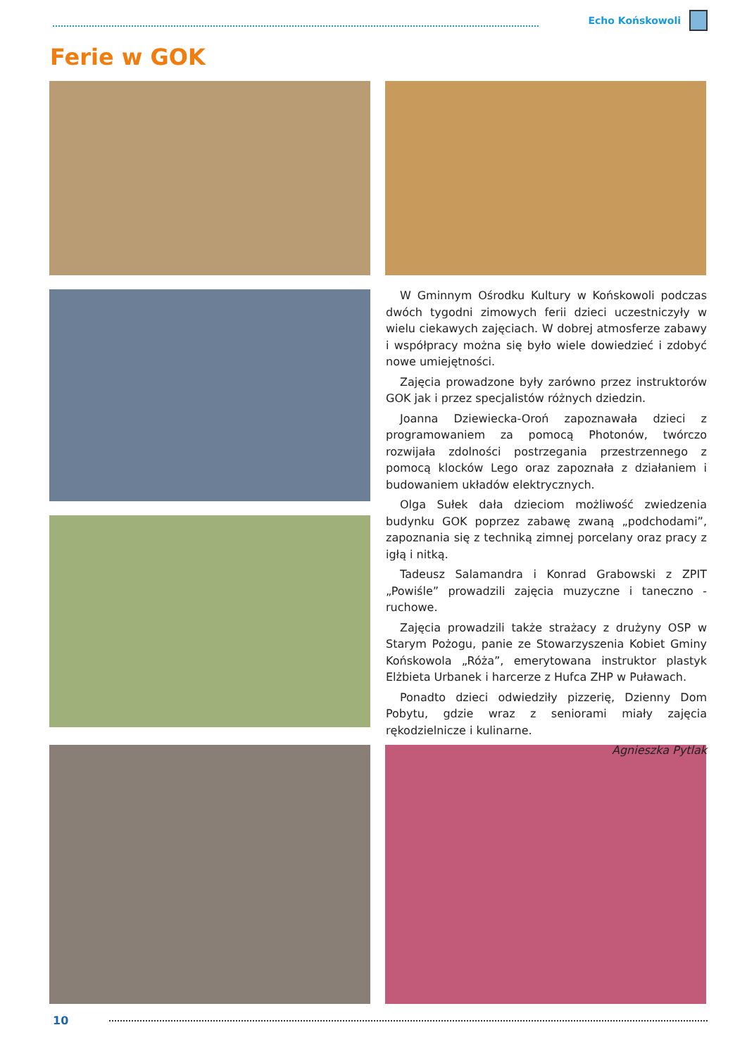Echo Końskowoli
Ferie w GOK
W Gminnym Ośrodku Kultury w Końskowoli podczas dwóch tygodni zimowych ferii dzieci uczestniczyły w wielu ciekawych zajęciach. W dobrej atmosferze zabawy i współpracy można się było wiele dowiedzieć i zdobyć nowe umiejętności.
Zajęcia prowadzone były zarówno przez instruktorów GOK jak i przez specjalistów różnych dziedzin.
Joanna Dziewiecka-Oroń zapoznawała dzieci z programowaniem za pomocą Photonów, twórczo rozwijała zdolności postrzegania przestrzennego z pomocą klocków Lego oraz zapoznała z działaniem i budowaniem układów elektrycznych.
Olga Sułek dała dzieciom możliwość zwiedzenia budynku GOK poprzez zabawę zwaną „podchodami”, zapoznania się z techniką zimnej porcelany oraz pracy z igłą i nitką.
Tadeusz Salamandra i Konrad Grabowski z ZPIT „Powiśle” prowadzili zajęcia muzyczne i taneczno - ruchowe.
Zajęcia prowadzili także strażacy z drużyny OSP w Starym Pożogu, panie ze Stowarzyszenia Kobiet Gminy Końskowola „Róża”, emerytowana instruktor plastyk Elżbieta Urbanek i harcerze z Hufca ZHP w Puławach.
Ponadto dzieci odwiedziły pizzerię, Dzienny Dom Pobytu, gdzie wraz z seniorami miały zajęcia rękodzielnicze i kulinarne.
Agnieszka Pytlak
10